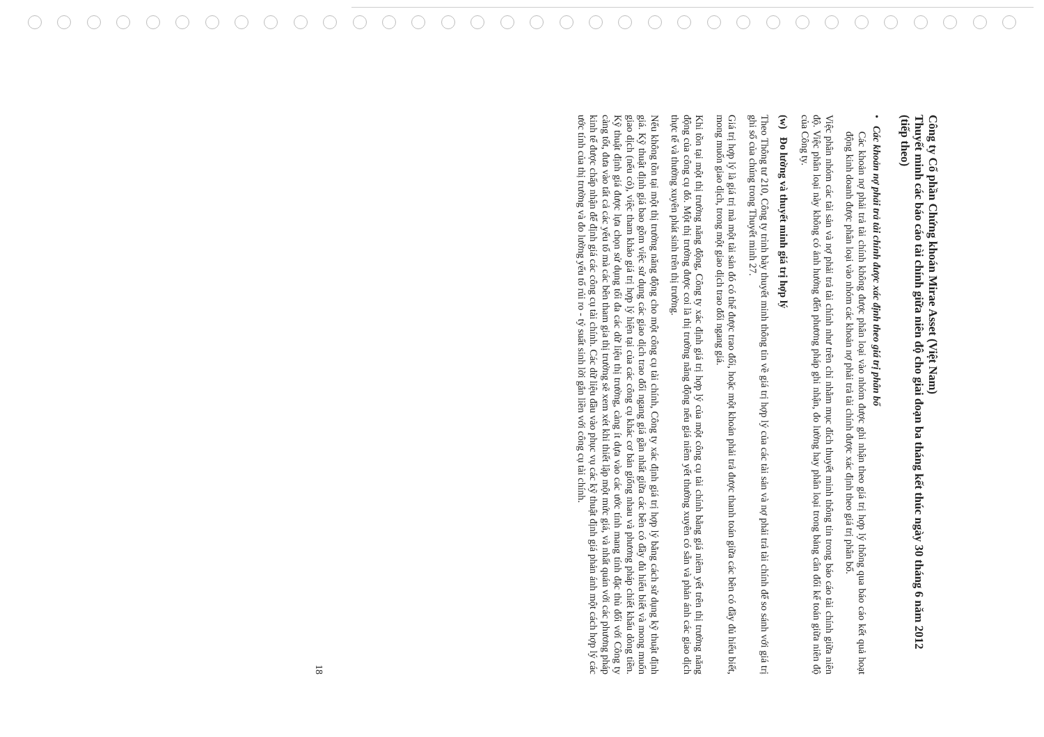Công ty Cổ phần Chứng khoán Mirae Asset (Việt Nam)
Thuyết minh các báo cáo tài chính giữa niên độ cho giai đoạn ba tháng kết thúc ngày 30 tháng 6 năm 2012 (tiếp theo)
• Các khoản nợ phải trả tài chính được xác định theo giá trị phân bổ
Các khoản nợ phải trả tài chính không được phân loại vào nhóm được ghi nhận theo giá trị hợp lý thông qua báo cáo kết quả hoạt động kinh doanh được phân loại vào nhóm các khoản nợ phải trả tài chính được xác định theo giá trị phân bổ.
Việc phân nhóm các tài sản và nợ phải trả tài chính như trên chỉ nhằm mục đích thuyết minh thông tin trong báo cáo tài chính giữa niên độ. Việc phân loại này không có ảnh hưởng đến phương pháp ghi nhận, đo lường hay phân loại trong bảng cân đối kế toán giữa niên độ của Công ty.
(w) Đo lường và thuyết minh giá trị hợp lý
Theo Thông tư 210, Công ty trình bày thuyết minh thông tin về giá trị hợp lý của các tài sản và nợ phải trả tài chính để so sánh với giá trị ghi sổ của chúng trong Thuyết minh 27.
Giá trị hợp lý là giá trị mà một tài sản đó có thể được trao đổi, hoặc một khoản phải trả được thanh toán giữa các bên có đầy đủ hiểu biết, mong muốn giao dịch, trong một giao dịch trao đổi ngang giá.
Khi tồn tại một thị trường năng động, Công ty xác định giá trị hợp lý của một công cụ tài chính bằng giá niêm yết trên thị trường năng động của công cụ đó. Một thị trường được coi là thị trường năng động nếu giá niêm yết thường xuyên có sẵn và phản ánh các giao dịch thực tế và thường xuyên phát sinh trên thị trường.
Nếu không tồn tại một thị trường năng động cho một công cụ tài chính, Công ty xác định giá trị hợp lý bằng cách sử dụng kỹ thuật định giá. Kỹ thuật định giá bao gồm việc sử dụng các giao dịch trao đổi ngang giá gần nhất giữa các bên có đầy đủ hiểu biết và mong muốn giao dịch (nếu có), việc tham khảo giá trị hợp lý hiện tại của các công cụ khác cơ bản giống nhau và phương pháp chiết khấu dòng tiền. Kỹ thuật định giá được lựa chọn sử dụng tối đa các dữ liệu thị trường, càng ít dựa vào các ước tính mang tính đặc thù đối với Công ty càng tốt, đưa vào tất cả các yếu tố mà các bên tham gia thị trường sẽ xem xét khi thiết lập một mức giá, và nhất quán với các phương pháp kinh tế được chấp nhận để định giá các công cụ tài chính. Các dữ liệu đầu vào phục vụ các kỹ thuật định giá phản ánh một cách hợp lý các ước tính của thị trường và đo lường yếu tố rủi ro - tỷ suất sinh lời gắn liền với công cụ tài chính.
18